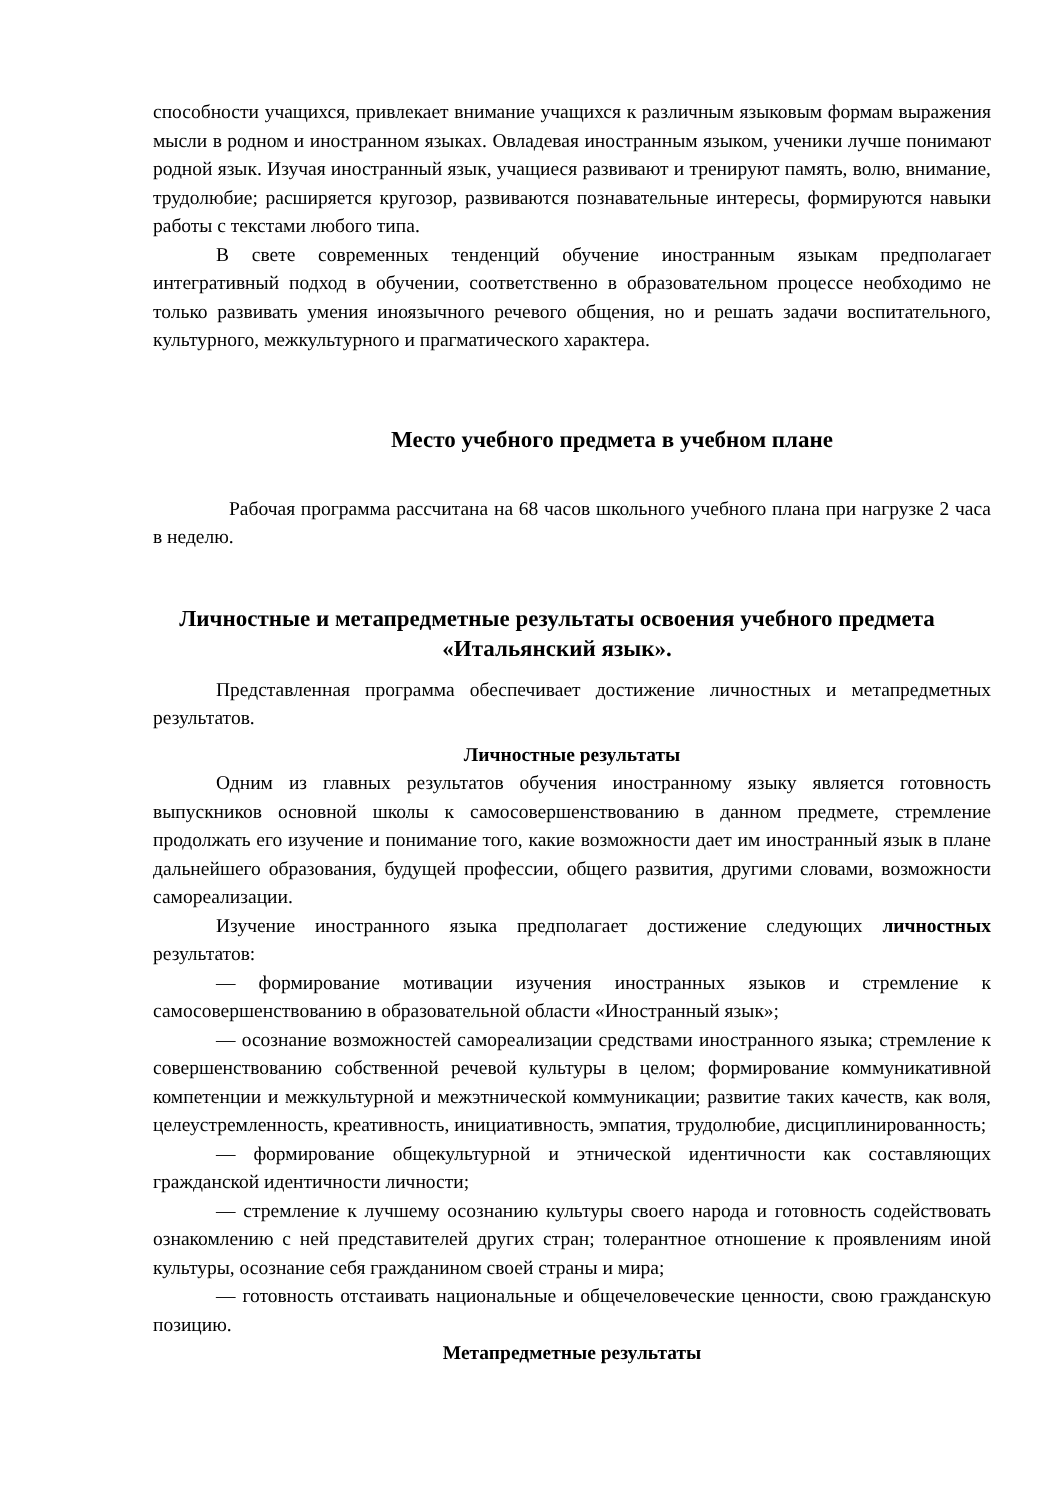способности учащихся, привлекает внимание учащихся к различным языковым формам выражения мысли в родном и иностранном языках. Овладевая иностранным языком, ученики лучше понимают родной язык. Изучая иностранный язык, учащиеся развивают и тренируют память, волю, внимание, трудолюбие; расширяется кругозор, развиваются познавательные интересы, формируются навыки работы с текстами любого типа.
В свете современных тенденций обучение иностранным языкам предполагает интегративный подход в обучении, соответственно в образовательном процессе необходимо не только развивать умения иноязычного речевого общения, но и решать задачи воспитательного, культурного, межкультурного и прагматического характера.
Место учебного предмета в учебном плане
Рабочая программа рассчитана на 68 часов школьного учебного плана при нагрузке 2 часа в неделю.
Личностные и метапредметные результаты освоения учебного предмета «Итальянский язык».
Представленная программа обеспечивает достижение личностных и метапредметных результатов.
Личностные результаты
Одним из главных результатов обучения иностранному языку является готовность выпускников основной школы к самосовершенствованию в данном предмете, стремление продолжать его изучение и понимание того, какие возможности дает им иностранный язык в плане дальнейшего образования, будущей профессии, общего развития, другими словами, возможности самореализации.
Изучение иностранного языка предполагает достижение следующих личностных результатов:
— формирование мотивации изучения иностранных языков и стремление к самосовершенствованию в образовательной области «Иностранный язык»;
— осознание возможностей самореализации средствами иностранного языка; стремление к совершенствованию собственной речевой культуры в целом; формирование коммуникативной компетенции и межкультурной и межэтнической коммуникации; развитие таких качеств, как воля, целеустремленность, креативность, инициативность, эмпатия, трудолюбие, дисциплинированность;
— формирование общекультурной и этнической идентичности как составляющих гражданской идентичности личности;
— стремление к лучшему осознанию культуры своего народа и готовность содействовать ознакомлению с ней представителей других стран; толерантное отношение к проявлениям иной культуры, осознание себя гражданином своей страны и мира;
— готовность отстаивать национальные и общечеловеческие ценности, свою гражданскую позицию.
Метапредметные результаты